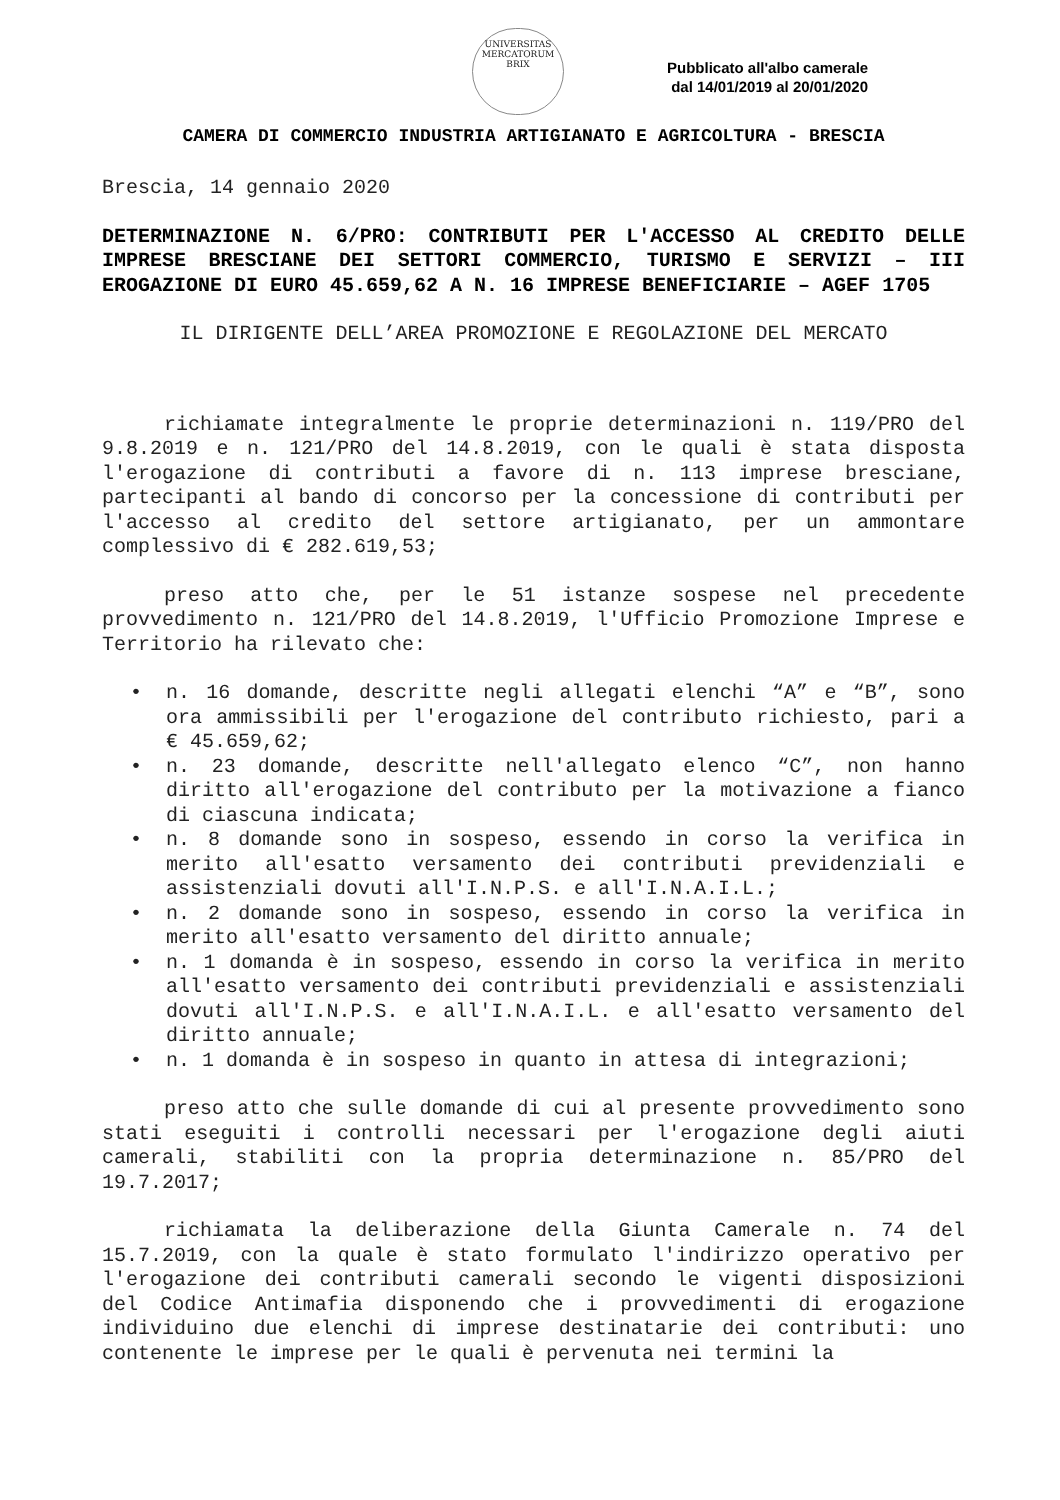UNIVERSITAS MERCATORUM BRIX
Pubblicato all'albo camerale
dal 14/01/2019 al 20/01/2020
CAMERA DI COMMERCIO INDUSTRIA ARTIGIANATO E AGRICOLTURA - BRESCIA
Brescia, 14 gennaio 2020
DETERMINAZIONE N. 6/PRO: CONTRIBUTI PER L'ACCESSO AL CREDITO DELLE IMPRESE BRESCIANE DEI SETTORI COMMERCIO, TURISMO E SERVIZI – III EROGAZIONE DI EURO 45.659,62 A N. 16 IMPRESE BENEFICIARIE – AGEF 1705
IL DIRIGENTE DELL’AREA PROMOZIONE E REGOLAZIONE DEL MERCATO
richiamate integralmente le proprie determinazioni n. 119/PRO del 9.8.2019 e n. 121/PRO del 14.8.2019, con le quali è stata disposta l'erogazione di contributi a favore di n. 113 imprese bresciane, partecipanti al bando di concorso per la concessione di contributi per l'accesso al credito del settore artigianato, per un ammontare complessivo di € 282.619,53;
preso atto che, per le 51 istanze sospese nel precedente provvedimento n. 121/PRO del 14.8.2019, l'Ufficio Promozione Imprese e Territorio ha rilevato che:
• n. 16 domande, descritte negli allegati elenchi “A” e “B”, sono ora ammissibili per l'erogazione del contributo richiesto, pari a € 45.659,62;
• n. 23 domande, descritte nell'allegato elenco “C”, non hanno diritto all'erogazione del contributo per la motivazione a fianco di ciascuna indicata;
• n. 8 domande sono in sospeso, essendo in corso la verifica in merito all'esatto versamento dei contributi previdenziali e assistenziali dovuti all'I.N.P.S. e all'I.N.A.I.L.;
• n. 2 domande sono in sospeso, essendo in corso la verifica in merito all'esatto versamento del diritto annuale;
• n. 1 domanda è in sospeso, essendo in corso la verifica in merito all'esatto versamento dei contributi previdenziali e assistenziali dovuti all'I.N.P.S. e all'I.N.A.I.L. e all'esatto versamento del diritto annuale;
• n. 1 domanda è in sospeso in quanto in attesa di integrazioni;
preso atto che sulle domande di cui al presente provvedimento sono stati eseguiti i controlli necessari per l'erogazione degli aiuti camerali, stabiliti con la propria determinazione n. 85/PRO del 19.7.2017;
richiamata la deliberazione della Giunta Camerale n. 74 del 15.7.2019, con la quale è stato formulato l'indirizzo operativo per l'erogazione dei contributi camerali secondo le vigenti disposizioni del Codice Antimafia disponendo che i provvedimenti di erogazione individuino due elenchi di imprese destinatarie dei contributi: uno contenente le imprese per le quali è pervenuta nei termini la